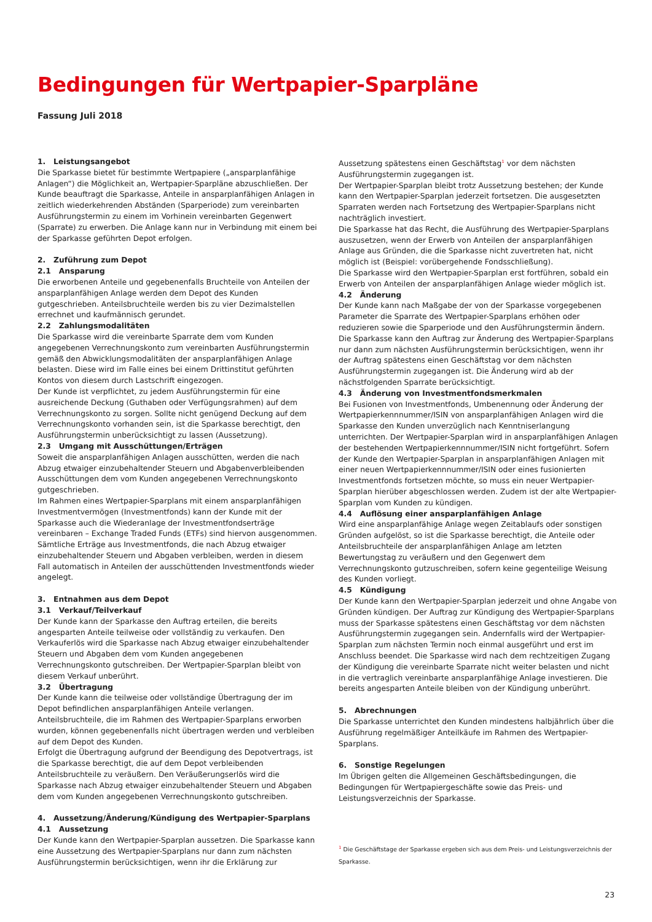Bedingungen für Wertpapier-Sparpläne
Fassung Juli 2018
1. Leistungsangebot
Die Sparkasse bietet für bestimmte Wertpapiere („ansparplanfähige Anlagen“) die Möglichkeit an, Wertpapier-Sparpläne abzuschließen. Der Kunde beauftragt die Sparkasse, Anteile in ansparplanfähigen Anlagen in zeitlich wiederkehrenden Abständen (Sparperiode) zum vereinbarten Ausführungstermin zu einem im Vorhinein vereinbarten Gegenwert (Sparrate) zu erwerben. Die Anlage kann nur in Verbindung mit einem bei der Sparkasse geführten Depot erfolgen.
2. Zuführung zum Depot
2.1 Ansparung
Die erworbenen Anteile und gegebenenfalls Bruchteile von Anteilen der ansparplanfähigen Anlage werden dem Depot des Kunden gutgeschrieben. Anteilsbruchteile werden bis zu vier Dezimalstellen errechnet und kaufmännisch gerundet.
2.2 Zahlungsmodalitäten
Die Sparkasse wird die vereinbarte Sparrate dem vom Kunden angegebenen Verrechnungskonto zum vereinbarten Ausführungstermin gemäß den Abwicklungsmodalitäten der ansparplanfähigen Anlage belasten. Diese wird im Falle eines bei einem Drittinstitut geführten Kontos von diesem durch Lastschrift eingezogen.
Der Kunde ist verpflichtet, zu jedem Ausführungstermin für eine ausreichende Deckung (Guthaben oder Verfügungsrahmen) auf dem Verrechnungskonto zu sorgen. Sollte nicht genügend Deckung auf dem Verrechnungskonto vorhanden sein, ist die Sparkasse berechtigt, den Ausführungstermin unberücksichtigt zu lassen (Aussetzung).
2.3 Umgang mit Ausschüttungen/Erträgen
Soweit die ansparplanfähigen Anlagen ausschütten, werden die nach Abzug etwaiger einzubehaltender Steuern und Abgabenverbleibenden Ausschüttungen dem vom Kunden angegebenen Verrechnungskonto gutgeschrieben.
Im Rahmen eines Wertpapier-Sparplans mit einem ansparplanfähigen Investmentvermögen (Investmentfonds) kann der Kunde mit der Sparkasse auch die Wiederanlage der Investmentfondserträge vereinbaren – Exchange Traded Funds (ETFs) sind hiervon ausgenommen. Sämtliche Erträge aus Investmentfonds, die nach Abzug etwaiger einzubehaltender Steuern und Abgaben verbleiben, werden in diesem Fall automatisch in Anteilen der ausschüttenden Investmentfonds wieder angelegt.
3. Entnahmen aus dem Depot
3.1 Verkauf/Teilverkauf
Der Kunde kann der Sparkasse den Auftrag erteilen, die bereits angesparten Anteile teilweise oder vollständig zu verkaufen. Den Verkauferlös wird die Sparkasse nach Abzug etwaiger einzubehaltender Steuern und Abgaben dem vom Kunden angegebenen Verrechnungskonto gutschreiben. Der Wertpapier-Sparplan bleibt von diesem Verkauf unberührt.
3.2 Übertragung
Der Kunde kann die teilweise oder vollständige Übertragung der im Depot befindlichen ansparplanfähigen Anteile verlangen. Anteilsbruchteile, die im Rahmen des Wertpapier-Sparplans erworben wurden, können gegebenenfalls nicht übertragen werden und verbleiben auf dem Depot des Kunden.
Erfolgt die Übertragung aufgrund der Beendigung des Depotvertrags, ist die Sparkasse berechtigt, die auf dem Depot verbleibenden Anteilsbruchteile zu veräußern. Den Veräußerungserlös wird die Sparkasse nach Abzug etwaiger einzubehaltender Steuern und Abgaben dem vom Kunden angegebenen Verrechnungskonto gutschreiben.
4. Aussetzung/Änderung/Kündigung des Wertpapier-Sparplans
4.1 Aussetzung
Der Kunde kann den Wertpapier-Sparplan aussetzen. Die Sparkasse kann eine Aussetzung des Wertpapier-Sparplans nur dann zum nächsten Ausführungstermin berücksichtigen, wenn ihr die Erklärung zur
Aussetzung spätestens einen Geschäftstag<sup>1</sup> vor dem nächsten Ausführungstermin zugegangen ist.
Der Wertpapier-Sparplan bleibt trotz Aussetzung bestehen; der Kunde kann den Wertpapier-Sparplan jederzeit fortsetzen. Die ausgesetzten Sparraten werden nach Fortsetzung des Wertpapier-Sparplans nicht nachträglich investiert.
Die Sparkasse hat das Recht, die Ausführung des Wertpapier-Sparplans auszusetzen, wenn der Erwerb von Anteilen der ansparplanfähigen Anlage aus Gründen, die die Sparkasse nicht zuvertreten hat, nicht möglich ist (Beispiel: vorübergehende Fondsschließung).
Die Sparkasse wird den Wertpapier-Sparplan erst fortführen, sobald ein Erwerb von Anteilen der ansparplanfähigen Anlage wieder möglich ist.
4.2 Änderung
Der Kunde kann nach Maßgabe der von der Sparkasse vorgegebenen Parameter die Sparrate des Wertpapier-Sparplans erhöhen oder reduzieren sowie die Sparperiode und den Ausführungstermin ändern.
Die Sparkasse kann den Auftrag zur Änderung des Wertpapier-Sparplans nur dann zum nächsten Ausführungstermin berücksichtigen, wenn ihr der Auftrag spätestens einen Geschäftstag vor dem nächsten Ausführungstermin zugegangen ist. Die Änderung wird ab der nächstfolgenden Sparrate berücksichtigt.
4.3 Änderung von Investmentfondsmerkmalen
Bei Fusionen von Investmentfonds, Umbenennung oder Änderung der Wertpapierkennnummer/ISIN von ansparplanfähigen Anlagen wird die Sparkasse den Kunden unverzüglich nach Kenntniserlangung unterrichten. Der Wertpapier-Sparplan wird in ansparplanfähigen Anlagen der bestehenden Wertpapierkennnummer/ISIN nicht fortgeführt. Sofern der Kunde den Wertpapier-Sparplan in ansparplanfähigen Anlagen mit einer neuen Wertpapierkennnummer/ISIN oder eines fusionierten Investmentfonds fortsetzen möchte, so muss ein neuer Wertpapier-Sparplan hierüber abgeschlossen werden. Zudem ist der alte Wertpapier-Sparplan vom Kunden zu kündigen.
4.4 Auflösung einer ansparplanfähigen Anlage
Wird eine ansparplanfähige Anlage wegen Zeitablaufs oder sonstigen Gründen aufgelöst, so ist die Sparkasse berechtigt, die Anteile oder Anteilsbruchteile der ansparplanfähigen Anlage am letzten Bewertungstag zu veräußern und den Gegenwert dem Verrechnungskonto gutzuschreiben, sofern keine gegenteilige Weisung des Kunden vorliegt.
4.5 Kündigung
Der Kunde kann den Wertpapier-Sparplan jederzeit und ohne Angabe von Gründen kündigen. Der Auftrag zur Kündigung des Wertpapier-Sparplans muss der Sparkasse spätestens einen Geschäftstag vor dem nächsten Ausführungstermin zugegangen sein. Andernfalls wird der Wertpapier-Sparplan zum nächsten Termin noch einmal ausgeführt und erst im Anschluss beendet. Die Sparkasse wird nach dem rechtzeitigen Zugang der Kündigung die vereinbarte Sparrate nicht weiter belasten und nicht in die vertraglich vereinbarte ansparplanfähige Anlage investieren. Die bereits angesparten Anteile bleiben von der Kündigung unberührt.
5. Abrechnungen
Die Sparkasse unterrichtet den Kunden mindestens halbjährlich über die Ausführung regelmäßiger Anteilkäufe im Rahmen des Wertpapier-Sparplans.
6. Sonstige Regelungen
Im Übrigen gelten die Allgemeinen Geschäftsbedingungen, die Bedingungen für Wertpapiergeschäfte sowie das Preis- und Leistungsverzeichnis der Sparkasse.
<sup>1</sup> Die Geschäftstage der Sparkasse ergeben sich aus dem Preis- und Leistungsverzeichnis der Sparkasse.
23